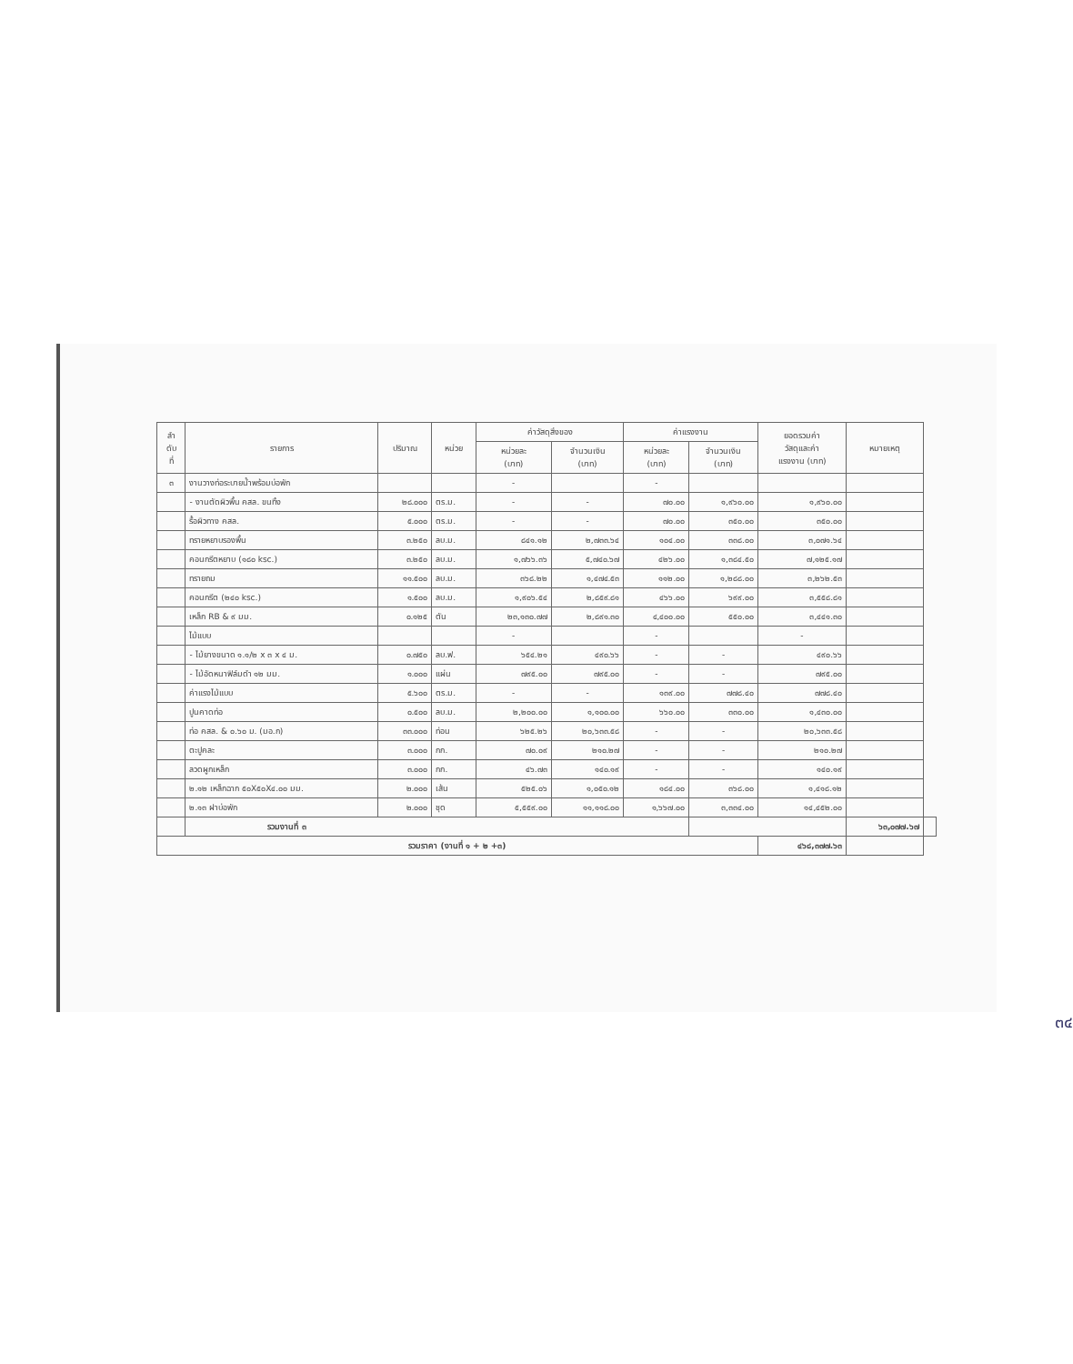| ลำ ดับ ที่ | รายการ | ปริมาณ | หน่วย | ค่าวัสดุสิ่งของ | | ค่าแรงงาน | | ยอดรวมค่า วัสดุและค่า แรงงาน (บาท) | หมายเหตุ | |
| --- | --- | --- | --- | --- | --- | --- | --- | --- | --- | --- |
| | | | | หน่วยละ (บาท) | จำนวนเงิน (บาท) | หน่วยละ (บาท) | จำนวนเงิน (บาท) | | | |
| ๓ | งานวางท่อระบายน้ำพร้อมบ่อพัก | | | - | | - | | | | |
| | - งานตัดผิวพื้น คสล. ขนทิ้ง | ๒๘.๐๐๐ | ตร.ม. | - | - | ๗๐.๐๐ | ๑,๙๖๐.๐๐ | ๑,๙๖๐.๐๐ | | |
| | รื้อผิวทาง คสล. | ๕.๐๐๐ | ตร.ม. | - | - | ๗๐.๐๐ | ๓๕๐.๐๐ | ๓๕๐.๐๐ | | |
| | ทรายหยาบรองพื้น | ๓.๒๕๐ | ลบ.ม. | ๘๔๑.๑๒ | ๒,๗๓๓.๖๔ | ๑๐๔.๐๐ | ๓๓๘.๐๐ | ๓,๐๗๑.๖๔ | | |
| | คอนกรีตหยาบ (๑๘๐ ksc.) | ๓.๒๕๐ | ลบ.ม. | ๑,๗๖๖.๓๖ | ๕,๗๔๐.๖๗ | ๔๒๖.๐๐ | ๑,๓๘๔.๕๐ | ๗,๑๒๕.๑๗ | | |
| | ทรายถม | ๑๑.๕๐๐ | ลบ.ม. | ๓๖๘.๒๒ | ๑,๔๗๔.๕๓ | ๑๑๒.๐๐ | ๑,๒๘๘.๐๐ | ๓,๒๖๒.๕๓ | | |
| | คอนกรีต (๒๔๐ ksc.) | ๑.๕๐๐ | ลบ.ม. | ๑,๙๐๖.๕๔ | ๒,๘๕๙.๘๑ | ๔๖๖.๐๐ | ๖๙๙.๐๐ | ๓,๕๕๘.๘๑ | | |
| | เหล็ก RB & ๙ มม. | ๐.๑๒๕ | ตัน | ๒๓,๑๓๐.๗๗ | ๒,๘๙๑.๓๐ | ๔,๔๐๐.๐๐ | ๕๕๐.๐๐ | ๓,๔๔๑.๓๐ | | |
| | ไม้แบบ | | | - | | - | | - | | |
| | - ไม้ยางขนาด ๑.๑/๒ x ๓ x ๔ ม. | ๐.๗๕๐ | ลบ.ฟ. | ๖๕๔.๒๑ | ๔๙๐.๖๖ | - | - | ๔๙๐.๖๖ | | |
| | - ไม้อัดหนาฟิล์มดำ ๑๒ มม. | ๑.๐๐๐ | แผ่น | ๗๙๕.๐๐ | ๗๙๕.๐๐ | - | - | ๗๙๕.๐๐ | | |
| | ค่าแรงไม้แบบ | ๕.๖๐๐ | ตร.ม. | - | - | ๑๓๙.๐๐ | ๗๗๘.๔๐ | ๗๗๘.๔๐ | | |
| | ปูนคาดท่อ | ๐.๕๐๐ | ลบ.ม. | ๒,๒๐๐.๐๐ | ๑,๑๐๐.๐๐ | ๖๖๐.๐๐ | ๓๓๐.๐๐ | ๑,๔๓๐.๐๐ | | |
| | ท่อ คสล. & ๐.๖๐ ม. (มอ.ก) | ๓๓.๐๐๐ | ท่อน | ๖๒๕.๒๖ | ๒๐,๖๓๓.๕๘ | - | - | ๒๐,๖๓๓.๕๘ | | |
| | ตะปูคละ | ๓.๐๐๐ | กก. | ๗๐.๐๙ | ๒๑๐.๒๗ | - | - | ๒๑๐.๒๗ | | |
| | ลวดผูกเหล็ก | ๓.๐๐๐ | กก. | ๔๖.๗๓ | ๑๔๐.๑๙ | - | - | ๑๔๐.๑๙ | | |
| | ๒.๑๒ เหล็กฉาก ๕๐X๕๐X๔.๐๐ มม. | ๒.๐๐๐ | เส้น | ๕๒๕.๐๖ | ๑,๐๕๐.๑๒ | ๑๘๔.๐๐ | ๓๖๘.๐๐ | ๑,๔๑๘.๑๒ | | |
| | ๒.๑๓ ฝาบ่อพัก | ๒.๐๐๐ | ชุด | ๕,๕๕๙.๐๐ | ๑๑,๑๑๘.๐๐ | ๑,๖๖๗.๐๐ | ๓,๓๓๔.๐๐ | ๑๔,๔๕๒.๐๐ | | |
| | รวมงานที่ ๓ | | | | | | | | ๖๓,๐๗๗.๖๗ | |
| รวมราคา (งานที่ ๑ + ๒ +๓) | | | | | | | | ๔๖๘,๓๗๗.๖๓ | | |
๓๔